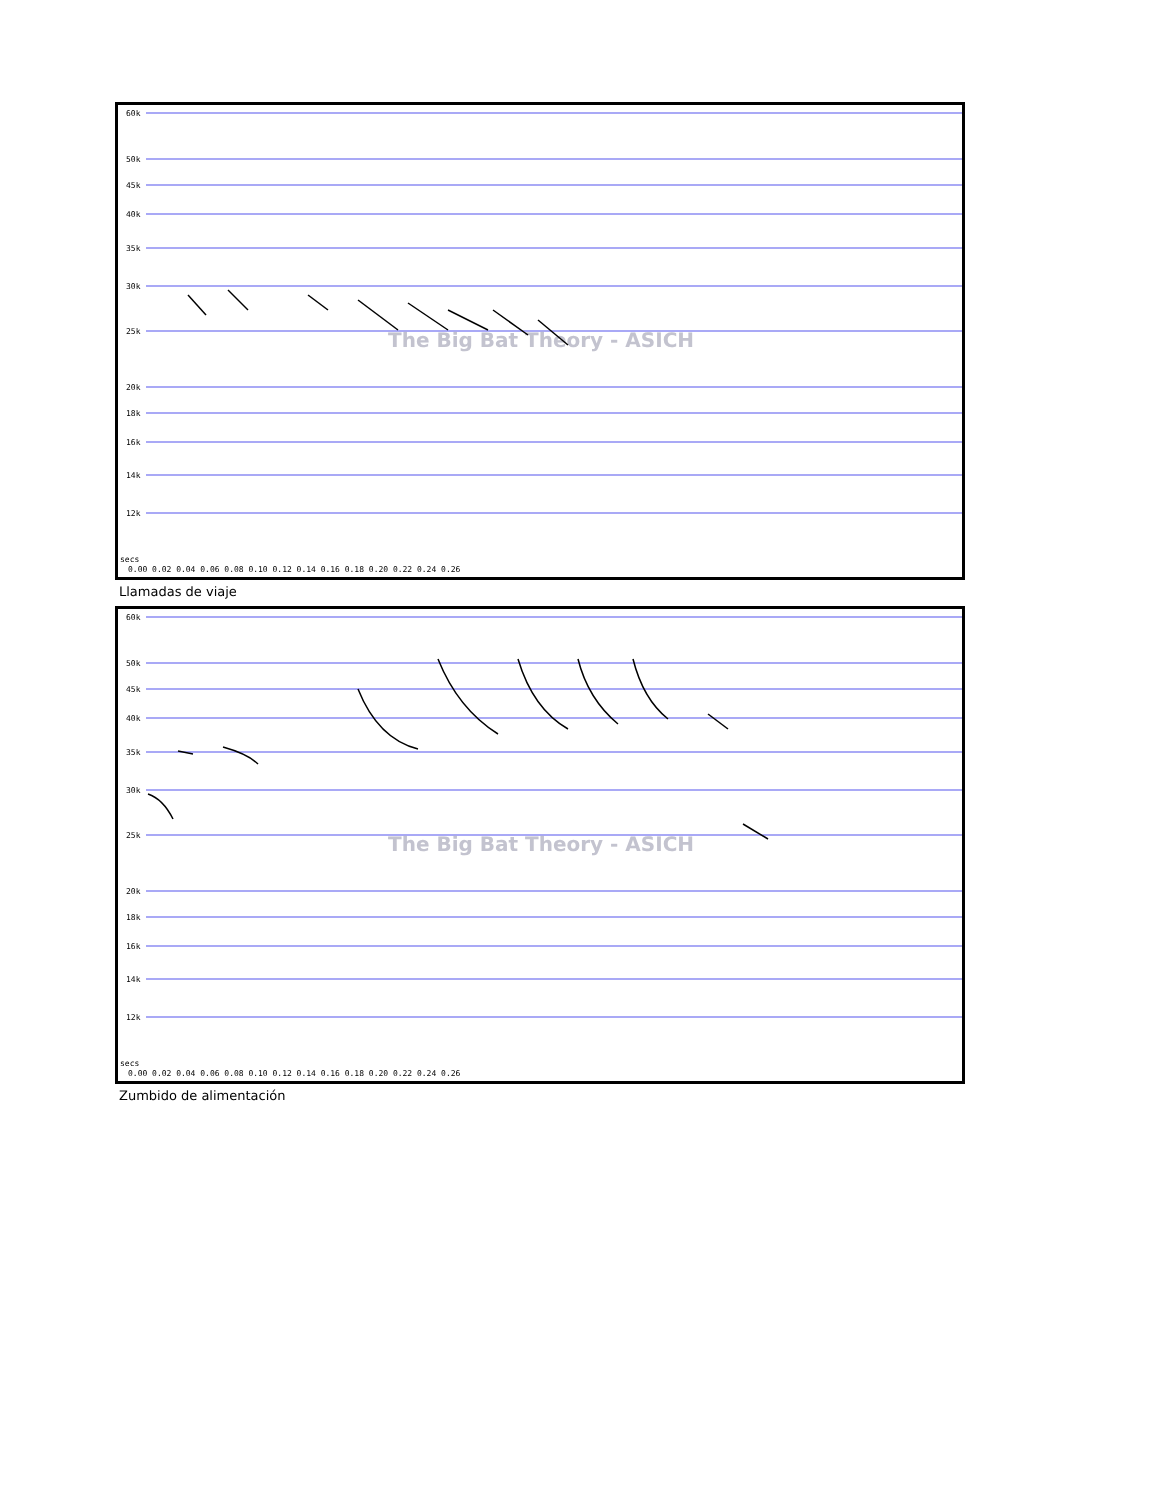60k
50k
45k
40k
35k
30k
25k
20k
18k
16k
14k
12k
secs
0.00 0.02 0.04 0.06 0.08 0.10 0.12 0.14 0.16 0.18 0.20 0.22 0.24 0.26
The Big Bat Theory - ASICH
Llamadas de viaje
60k
50k
45k
40k
35k
30k
25k
20k
18k
16k
14k
12k
secs
0.00 0.02 0.04 0.06 0.08 0.10 0.12 0.14 0.16 0.18 0.20 0.22 0.24 0.26
The Big Bat Theory - ASICH
Zumbido de alimentación